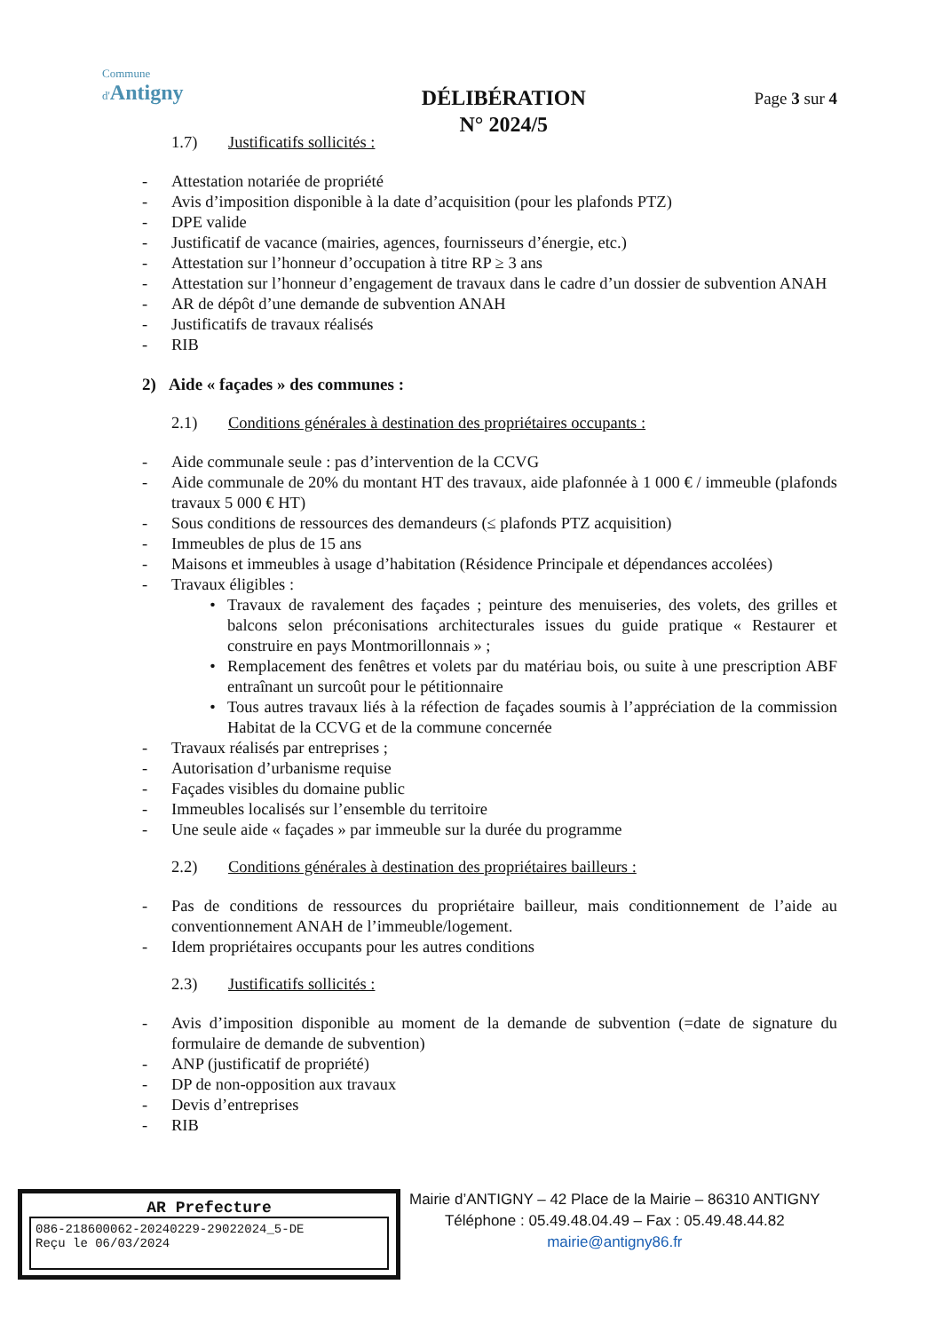Commune
d'Antigny
DÉLIBÉRATION
N° 2024/5
Page 3 sur 4
1.7) Justificatifs sollicités :
- Attestation notariée de propriété
- Avis d’imposition disponible à la date d’acquisition (pour les plafonds PTZ)
- DPE valide
- Justificatif de vacance (mairies, agences, fournisseurs d’énergie, etc.)
- Attestation sur l’honneur d’occupation à titre RP ≥ 3 ans
- Attestation sur l’honneur d’engagement de travaux dans le cadre d’un dossier de subvention ANAH
- AR de dépôt d’une demande de subvention ANAH
- Justificatifs de travaux réalisés
- RIB
2) Aide « façades » des communes :
2.1) Conditions générales à destination des propriétaires occupants :
- Aide communale seule : pas d’intervention de la CCVG
- Aide communale de 20% du montant HT des travaux, aide plafonnée à 1 000 € / immeuble (plafonds travaux 5 000 € HT)
- Sous conditions de ressources des demandeurs (≤ plafonds PTZ acquisition)
- Immeubles de plus de 15 ans
- Maisons et immeubles à usage d’habitation (Résidence Principale et dépendances accolées)
- Travaux éligibles :
• Travaux de ravalement des façades ; peinture des menuiseries, des volets, des grilles et balcons selon préconisations architecturales issues du guide pratique « Restaurer et construire en pays Montmorillonnais » ;
• Remplacement des fenêtres et volets par du matériau bois, ou suite à une prescription ABF entraînant un surcoût pour le pétitionnaire
• Tous autres travaux liés à la réfection de façades soumis à l’appréciation de la commission Habitat de la CCVG et de la commune concernée
- Travaux réalisés par entreprises ;
- Autorisation d’urbanisme requise
- Façades visibles du domaine public
- Immeubles localisés sur l’ensemble du territoire
- Une seule aide « façades » par immeuble sur la durée du programme
2.2) Conditions générales à destination des propriétaires bailleurs :
- Pas de conditions de ressources du propriétaire bailleur, mais conditionnement de l’aide au conventionnement ANAH de l’immeuble/logement.
- Idem propriétaires occupants pour les autres conditions
2.3) Justificatifs sollicités :
- Avis d’imposition disponible au moment de la demande de subvention (=date de signature du formulaire de demande de subvention)
- ANP (justificatif de propriété)
- DP de non-opposition aux travaux
- Devis d’entreprises
- RIB
AR Prefecture
086-218600062-20240229-29022024_5-DE
Reçu le 06/03/2024
Mairie d’ANTIGNY – 42 Place de la Mairie – 86310 ANTIGNY
Téléphone : 05.49.48.04.49 – Fax : 05.49.48.44.82
mairie@antigny86.fr